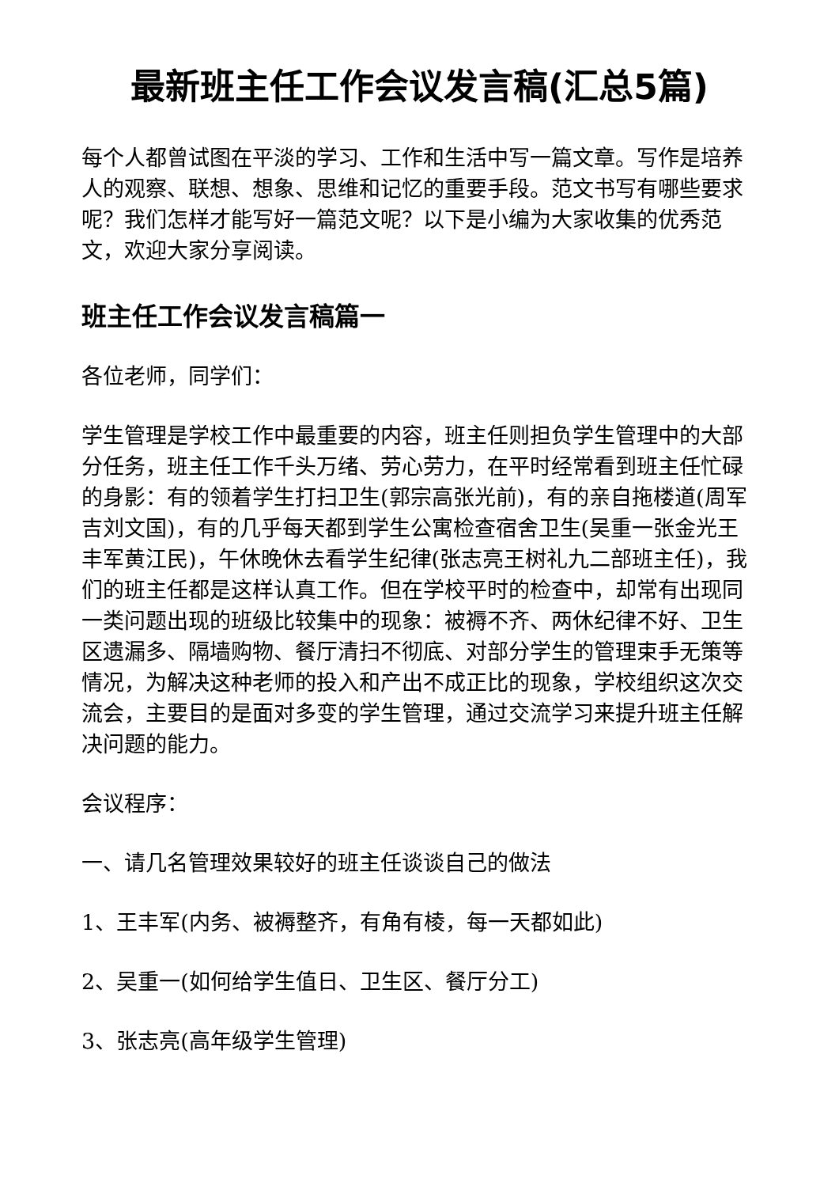最新班主任工作会议发言稿(汇总5篇)
每个人都曾试图在平淡的学习、工作和生活中写一篇文章。写作是培养人的观察、联想、想象、思维和记忆的重要手段。范文书写有哪些要求呢？我们怎样才能写好一篇范文呢？以下是小编为大家收集的优秀范文，欢迎大家分享阅读。
班主任工作会议发言稿篇一
各位老师，同学们：
学生管理是学校工作中最重要的内容，班主任则担负学生管理中的大部分任务，班主任工作千头万绪、劳心劳力，在平时经常看到班主任忙碌的身影：有的领着学生打扫卫生(郭宗高张光前)，有的亲自拖楼道(周军吉刘文国)，有的几乎每天都到学生公寓检查宿舍卫生(吴重一张金光王丰军黄江民)，午休晚休去看学生纪律(张志亮王树礼九二部班主任)，我们的班主任都是这样认真工作。但在学校平时的检查中，却常有出现同一类问题出现的班级比较集中的现象：被褥不齐、两休纪律不好、卫生区遗漏多、隔墙购物、餐厅清扫不彻底、对部分学生的管理束手无策等情况，为解决这种老师的投入和产出不成正比的现象，学校组织这次交流会，主要目的是面对多变的学生管理，通过交流学习来提升班主任解决问题的能力。
会议程序：
一、请几名管理效果较好的班主任谈谈自己的做法
1、王丰军(内务、被褥整齐，有角有棱，每一天都如此)
2、吴重一(如何给学生值日、卫生区、餐厅分工)
3、张志亮(高年级学生管理)